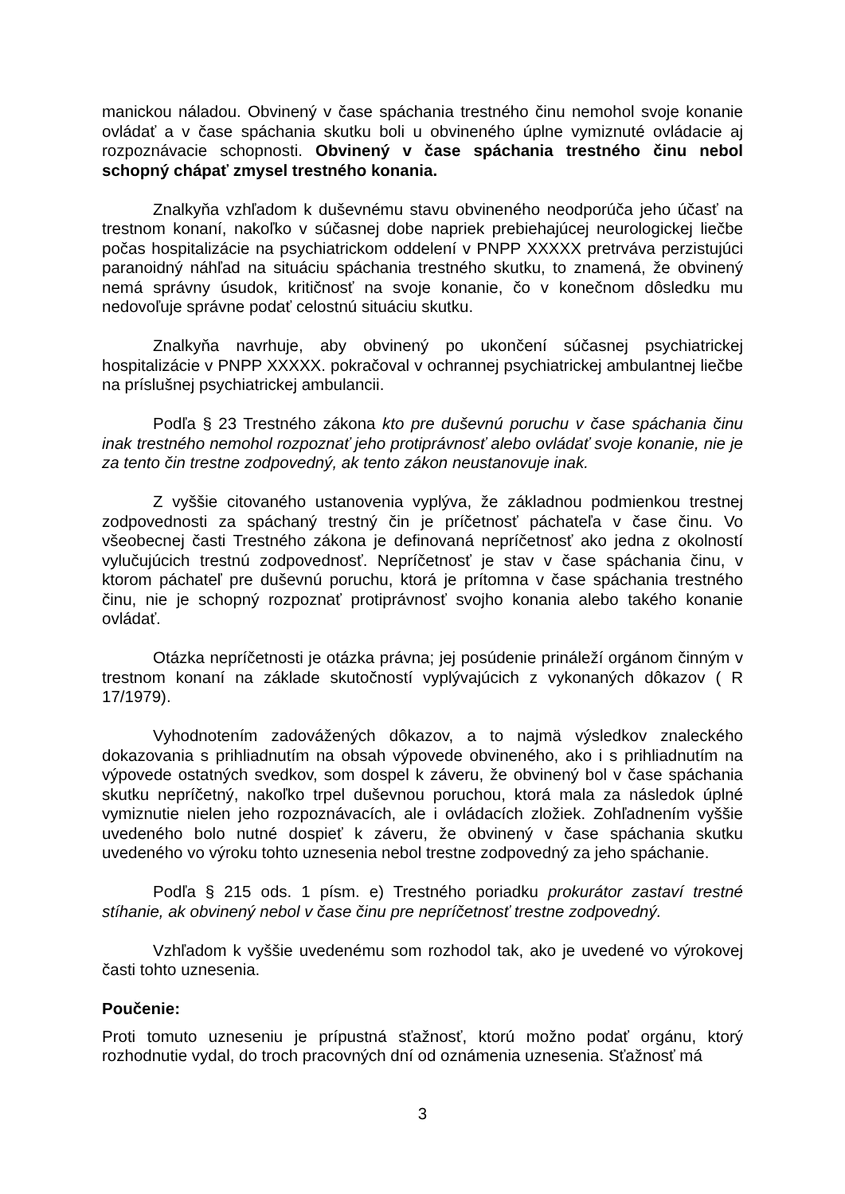manickou náladou. Obvinený v čase spáchania trestného činu nemohol svoje konanie ovládať a v čase spáchania skutku boli u obvineného úplne vymiznuté ovládacie aj rozpoznávacie schopnosti. Obvinený v čase spáchania trestného činu nebol schopný chápať zmysel trestného konania.
Znalkyňa vzhľadom k duševnému stavu obvineného neodporúča jeho účasť na trestnom konaní, nakoľko v súčasnej dobe napriek prebiehajúcej neurologickej liečbe počas hospitalizácie na psychiatrickom oddelení v PNPP XXXXX pretrváva perzistujúci paranoidný náhľad na situáciu spáchania trestného skutku, to znamená, že obvinený nemá správny úsudok, kritičnosť na svoje konanie, čo v konečnom dôsledku mu nedovoľuje správne podať celostnú situáciu skutku.
Znalkyňa navrhuje, aby obvinený po ukončení súčasnej psychiatrickej hospitalizácie v PNPP XXXXX. pokračoval v ochrannej psychiatrickej ambulantnej liečbe na príslušnej psychiatrickej ambulancii.
Podľa § 23 Trestného zákona kto pre duševnú poruchu v čase spáchania činu inak trestného nemohol rozpoznať jeho protiprávnosť alebo ovládať svoje konanie, nie je za tento čin trestne zodpovedný, ak tento zákon neustanovuje inak.
Z vyššie citovaného ustanovenia vyplýva, že základnou podmienkou trestnej zodpovednosti za spáchaný trestný čin je príčetnosť páchateľa v čase činu. Vo všeobecnej časti Trestného zákona je definovaná nepríčetnosť ako jedna z okolností vylučujúcich trestnú zodpovednosť. Nepríčetnosť je stav v čase spáchania činu, v ktorom páchateľ pre duševnú poruchu, ktorá je prítomna v čase spáchania trestného činu, nie je schopný rozpoznať protiprávnosť svojho konania alebo takého konanie ovládať.
Otázka nepríčetnosti je otázka právna; jej posúdenie prináleží orgánom činným v trestnom konaní na základe skutočností vyplývajúcich z vykonaných dôkazov ( R 17/1979).
Vyhodnotením zadovážených dôkazov, a to najmä výsledkov znaleckého dokazovania s prihliadnutím na obsah výpovede obvineného, ako i s prihliadnutím na výpovede ostatných svedkov, som dospel k záveru, že obvinený bol v čase spáchania skutku nepríčetný, nakoľko trpel duševnou poruchou, ktorá mala za následok úplné vymiznutie nielen jeho rozpoznávacích, ale i ovládacích zložiek. Zohľadnením vyššie uvedeného bolo nutné dospieť k záveru, že obvinený v čase spáchania skutku uvedeného vo výroku tohto uznesenia nebol trestne zodpovedný za jeho spáchanie.
Podľa § 215 ods. 1 písm. e) Trestného poriadku prokurátor zastaví trestné stíhanie, ak obvinený nebol v čase činu pre nepríčetnosť trestne zodpovedný.
Vzhľadom k vyššie uvedenému som rozhodol tak, ako je uvedené vo výrokovej časti tohto uznesenia.
Poučenie:
Proti tomuto uzneseniu je prípustná sťažnosť, ktorú možno podať orgánu, ktorý rozhodnutie vydal, do troch pracovných dní od oznámenia uznesenia. Sťažnosť má
3